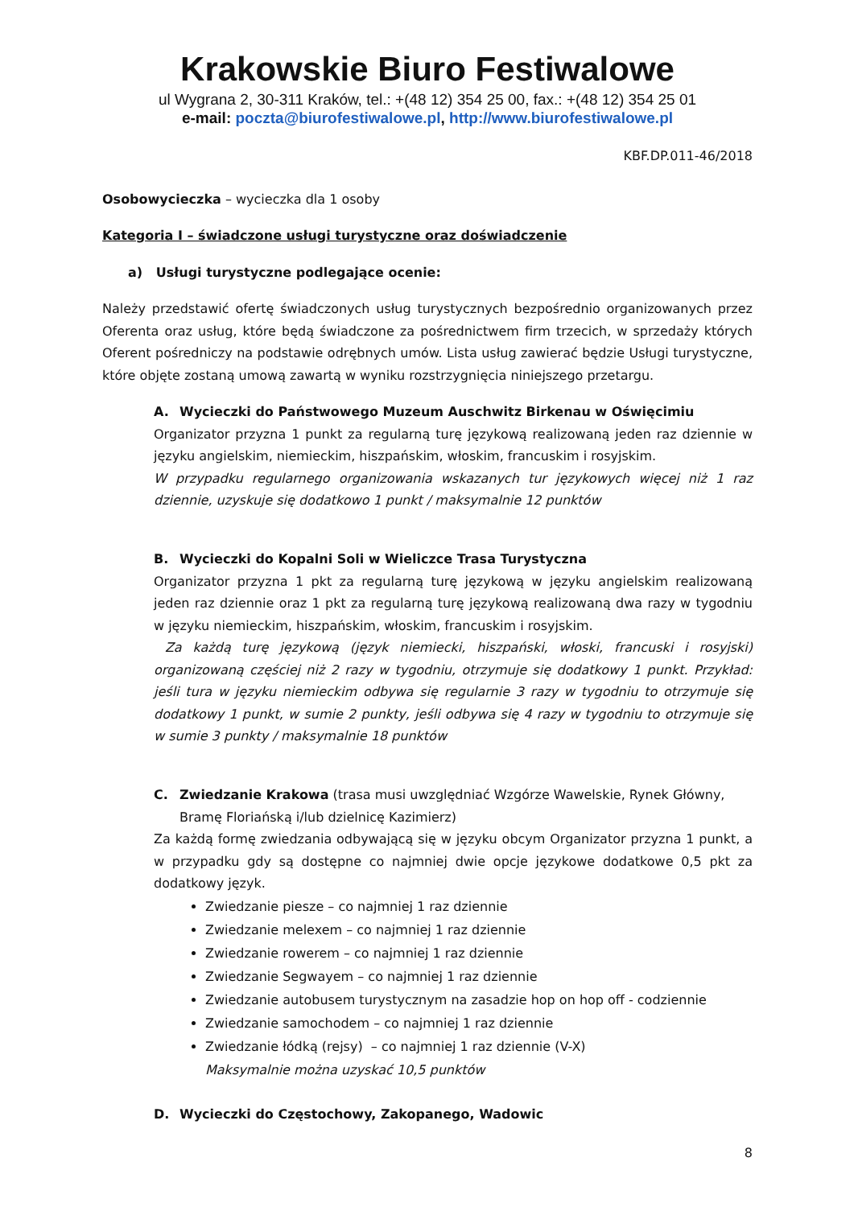Krakowskie Biuro Festiwalowe
ul Wygrana 2, 30-311 Kraków, tel.: +(48 12) 354 25 00, fax.: +(48 12) 354 25 01
e-mail: poczta@biurofestiwalowe.pl, http://www.biurofestiwalowe.pl
KBF.DP.011-46/2018
Osobowycieczka – wycieczka dla 1 osoby
Kategoria I – świadczone usługi turystyczne oraz doświadczenie
a) Usługi turystyczne podlegające ocenie:
Należy przedstawić ofertę świadczonych usług turystycznych bezpośrednio organizowanych przez Oferenta oraz usług, które będą świadczone za pośrednictwem firm trzecich, w sprzedaży których Oferent pośredniczy na podstawie odrębnych umów. Lista usług zawierać będzie Usługi turystyczne, które objęte zostaną umową zawartą w wyniku rozstrzygnięcia niniejszego przetargu.
A. Wycieczki do Państwowego Muzeum Auschwitz Birkenau w Oświęcimiu
Organizator przyzna 1 punkt za regularną turę językową realizowaną jeden raz dziennie w języku angielskim, niemieckim, hiszpańskim, włoskim, francuskim i rosyjskim.
W przypadku regularnego organizowania wskazanych tur językowych więcej niż 1 raz dziennie, uzyskuje się dodatkowo 1 punkt / maksymalnie 12 punktów
B. Wycieczki do Kopalni Soli w Wieliczce Trasa Turystyczna
Organizator przyzna 1 pkt za regularną turę językową w języku angielskim realizowaną jeden raz dziennie oraz 1 pkt za regularną turę językową realizowaną dwa razy w tygodniu w języku niemieckim, hiszpańskim, włoskim, francuskim i rosyjskim.
Za każdą turę językową (język niemiecki, hiszpański, włoski, francuski i rosyjski) organizowaną częściej niż 2 razy w tygodniu, otrzymuje się dodatkowy 1 punkt. Przykład: jeśli tura w języku niemieckim odbywa się regularnie 3 razy w tygodniu to otrzymuje się dodatkowy 1 punkt, w sumie 2 punkty, jeśli odbywa się 4 razy w tygodniu to otrzymuje się w sumie 3 punkty / maksymalnie 18 punktów
C. Zwiedzanie Krakowa (trasa musi uwzględniać Wzgórze Wawelskie, Rynek Główny, Bramę Floriańską i/lub dzielnicę Kazimierz)
Za każdą formę zwiedzania odbywającą się w języku obcym Organizator przyzna 1 punkt, a w przypadku gdy są dostępne co najmniej dwie opcje językowe dodatkowe 0,5 pkt za dodatkowy język.
Zwiedzanie piesze – co najmniej 1 raz dziennie
Zwiedzanie melexem – co najmniej 1 raz dziennie
Zwiedzanie rowerem – co najmniej 1 raz dziennie
Zwiedzanie Segwayem – co najmniej 1 raz dziennie
Zwiedzanie autobusem turystycznym na zasadzie hop on hop off - codziennie
Zwiedzanie samochodem – co najmniej 1 raz dziennie
Zwiedzanie łódką (rejsy) – co najmniej 1 raz dziennie (V-X)
Maksymalnie można uzyskać 10,5 punktów
D. Wycieczki do Częstochowy, Zakopanego, Wadowic
8